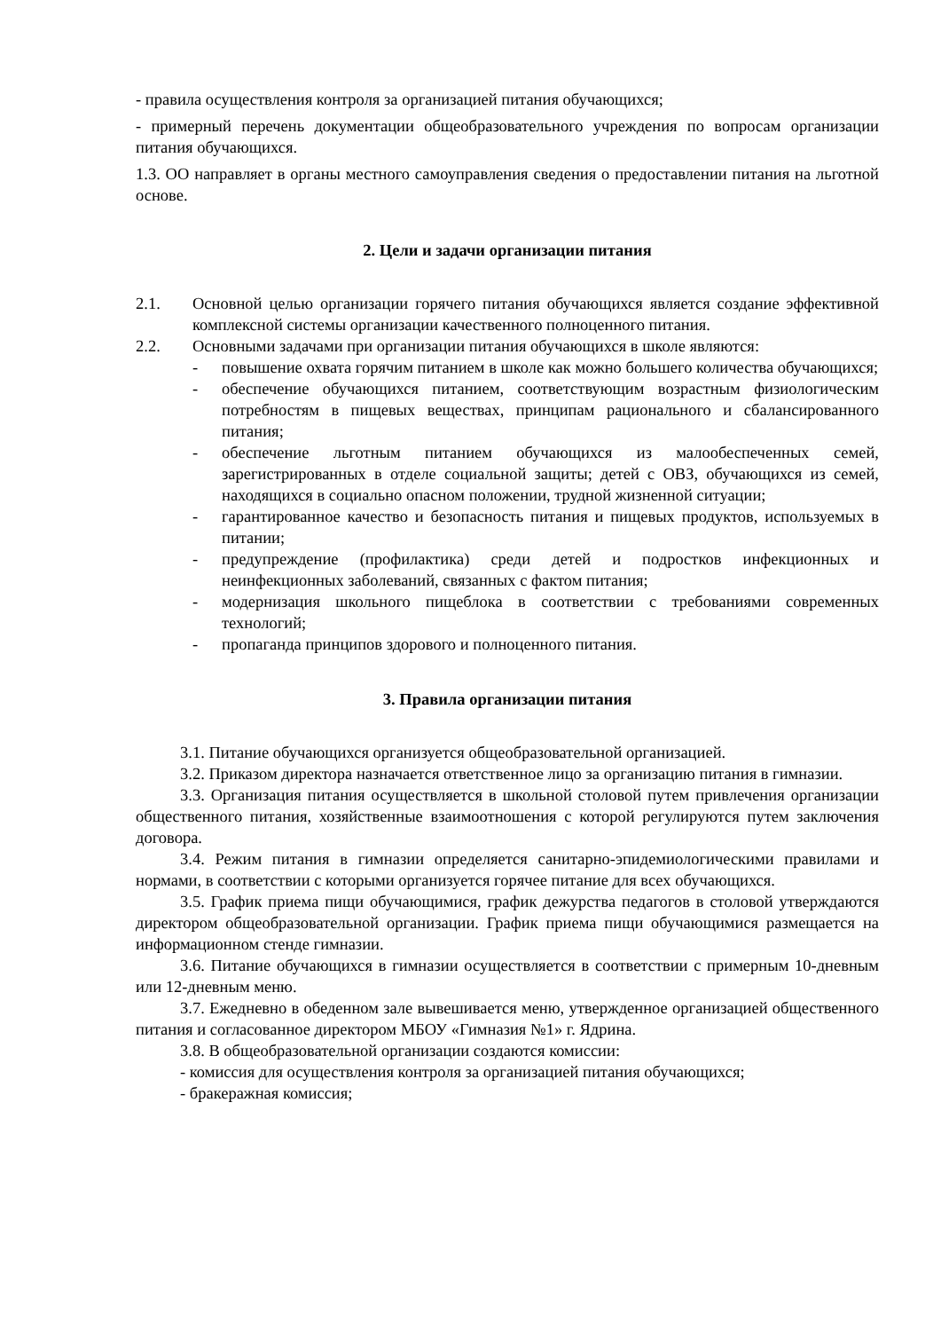- правила осуществления контроля за организацией питания обучающихся;
- примерный перечень документации общеобразовательного учреждения по вопросам организации питания обучающихся.
1.3. ОО направляет в органы местного самоуправления сведения о предоставлении питания на льготной основе.
2. Цели и задачи организации питания
2.1. Основной целью организации горячего питания обучающихся является создание эффективной комплексной системы организации качественного полноценного питания.
2.2. Основными задачами при организации питания обучающихся в школе являются:
- повышение охвата горячим питанием в школе как можно большего количества обучающихся;
- обеспечение обучающихся питанием, соответствующим возрастным физиологическим потребностям в пищевых веществах, принципам рационального и сбалансированного питания;
- обеспечение льготным питанием обучающихся из малообеспеченных семей, зарегистрированных в отделе социальной защиты; детей с ОВЗ, обучающихся из семей, находящихся в социально опасном положении, трудной жизненной ситуации;
- гарантированное качество и безопасность питания и пищевых продуктов, используемых в питании;
- предупреждение (профилактика) среди детей и подростков инфекционных и неинфекционных заболеваний, связанных с фактом питания;
- модернизация школьного пищеблока в соответствии с требованиями современных технологий;
- пропаганда принципов здорового и полноценного питания.
3. Правила организации питания
3.1. Питание обучающихся организуется общеобразовательной организацией.
3.2. Приказом директора назначается ответственное лицо за организацию питания в гимназии.
3.3. Организация питания осуществляется в школьной столовой путем привлечения организации общественного питания, хозяйственные взаимоотношения с которой регулируются путем заключения договора.
3.4. Режим питания в гимназии определяется санитарно-эпидемиологическими правилами и нормами, в соответствии с которыми организуется горячее питание для всех обучающихся.
3.5. График приема пищи обучающимися, график дежурства педагогов в столовой утверждаются директором общеобразовательной организации. График приема пищи обучающимися размещается на информационном стенде гимназии.
3.6. Питание обучающихся в гимназии осуществляется в соответствии с примерным 10-дневным или 12-дневным меню.
3.7. Ежедневно в обеденном зале вывешивается меню, утвержденное организацией общественного питания и согласованное директором МБОУ «Гимназия №1» г. Ядрина.
3.8. В общеобразовательной организации создаются комиссии:
- комиссия для осуществления контроля за организацией питания обучающихся;
- бракеражная комиссия;